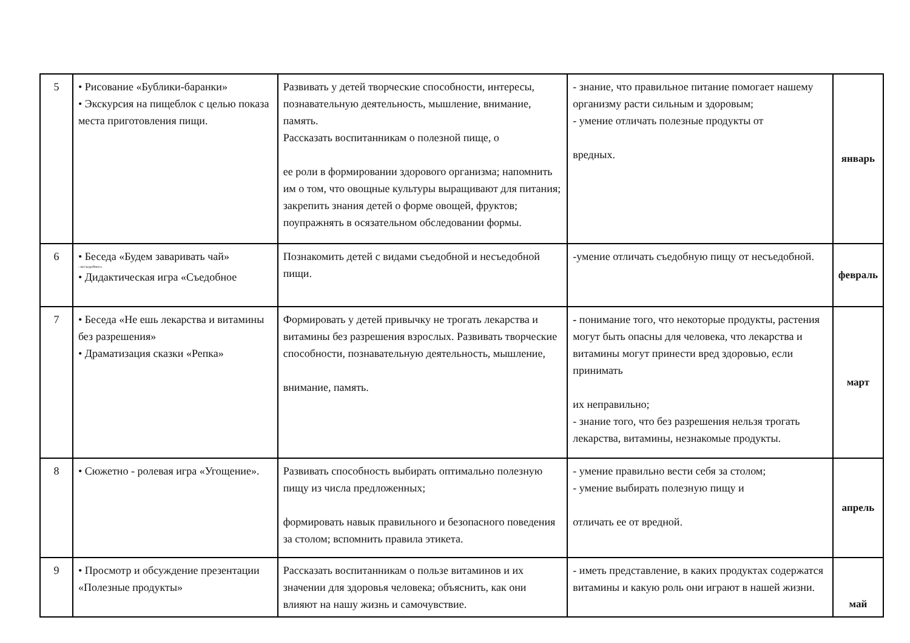| 5 | • Рисование «Бублики-баранки» • Экскурсия на пищеблок с целью показа места приготовления пищи. | Развивать у детей творческие способности, интересы, познавательную деятельность, мышление, внимание, память. Рассказать воспитанникам о полезной пище, о ее роли в формировании здорового организма; напомнить им о том, что овощные культуры выращивают для питания; закрепить знания детей о форме овощей, фруктов; поупражнять в осязательном обследовании формы. | - знание, что правильное питание помогает нашему организму расти сильным и здоровым; - умение отличать полезные продукты от вредных. | январь |
| 6 | • Беседа «Будем заваривать чай» - несъедобное». • Дидактическая игра «Съедобное | Познакомить детей с видами съедобной и несъедобной пищи. | -умение отличать съедобную пищу от несъедобной. | февраль |
| 7 | • Беседа «Не ешь лекарства и витамины без разрешения» • Драматизация сказки «Репка» | Формировать у детей привычку не трогать лекарства и витамины без разрешения взрослых. Развивать творческие способности, познавательную деятельность, мышление, внимание, память. | - понимание того, что некоторые продукты, растения могут быть опасны для человека, что лекарства и витамины могут принести вред здоровью, если принимать их неправильно; - знание того, что без разрешения нельзя трогать лекарства, витамины, незнакомые продукты. | март |
| 8 | • Сюжетно - ролевая игра «Угощение». | Развивать способность выбирать оптимально полезную пищу из числа предложенных; формировать навык правильного и безопасного поведения за столом; вспомнить правила этикета. | - умение правильно вести себя за столом; - умение выбирать полезную пищу и отличать ее от вредной. | апрель |
| 9 | • Просмотр и обсуждение презентации «Полезные продукты» | Рассказать воспитанникам о пользе витаминов и их значении для здоровья человека; объяснить, как они влияют на нашу жизнь и самочувствие. | - иметь представление, в каких продуктах содержатся витамины и какую роль они играют в нашей жизни. | май |